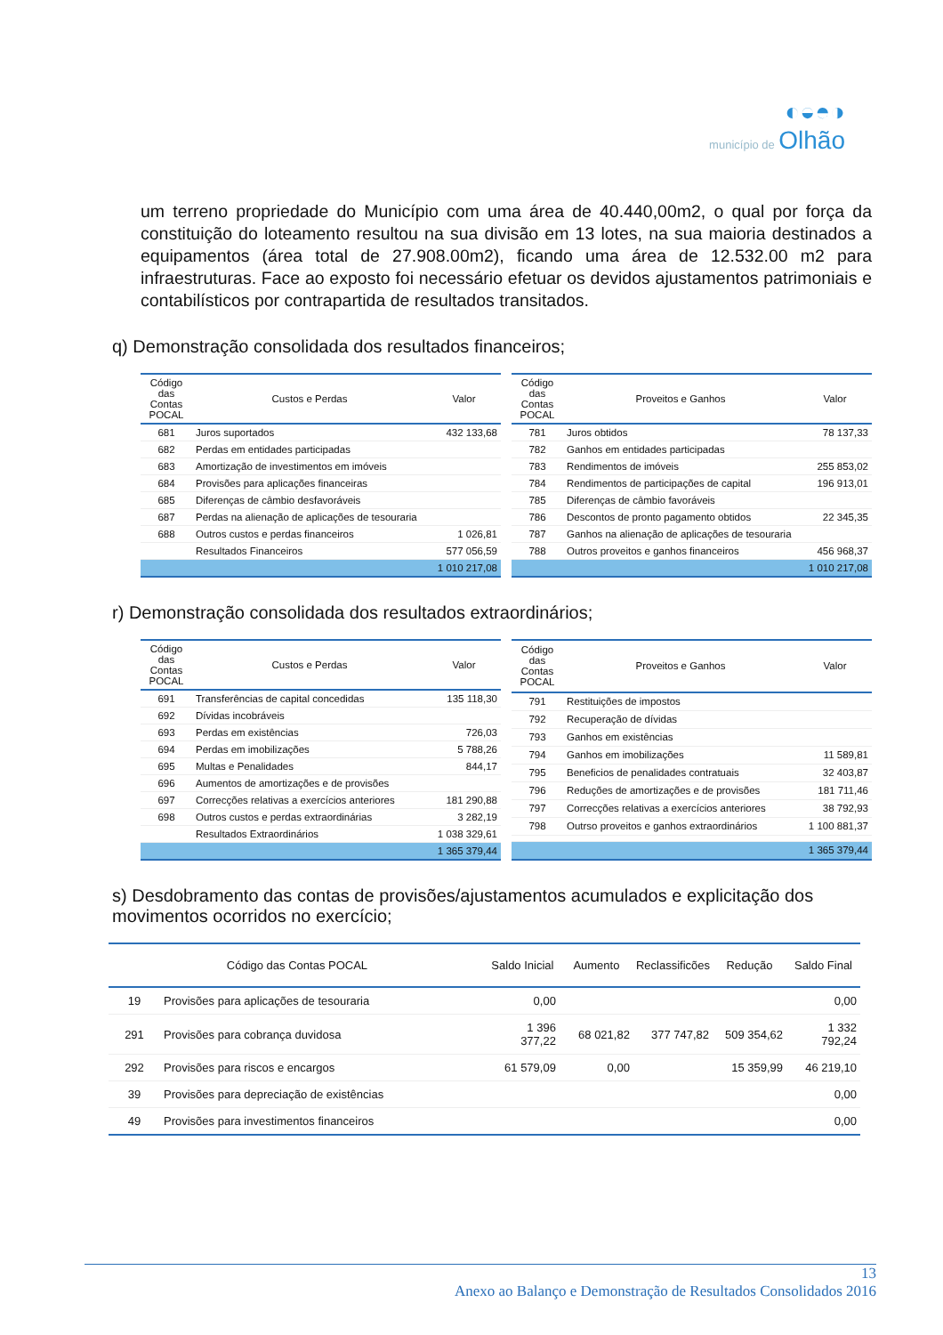◐◒◓◑
município de Olhão
um terreno propriedade do Município com uma área de 40.440,00m2, o qual por força da constituição do loteamento resultou na sua divisão em 13 lotes, na sua maioria destinados a equipamentos (área total de 27.908.00m2), ficando uma área de 12.532.00 m2 para infraestruturas. Face ao exposto foi necessário efetuar os devidos ajustamentos patrimoniais e contabilísticos por contrapartida de resultados transitados.
q) Demonstração consolidada dos resultados financeiros;
| Código das Contas POCAL | Custos e Perdas | Valor |
| --- | --- | --- |
| 681 | Juros suportados | 432 133,68 |
| 682 | Perdas em entidades participadas | |
| 683 | Amortização de investimentos em imóveis | |
| 684 | Provisões para aplicações financeiras | |
| 685 | Diferenças de câmbio desfavoráveis | |
| 687 | Perdas na alienação de aplicações de tesouraria | |
| 688 | Outros custos e perdas financeiros | 1 026,81 |
| | Resultados Financeiros | 577 056,59 |
| | | 1 010 217,08 |
| Código das Contas POCAL | Proveitos e Ganhos | Valor |
| --- | --- | --- |
| 781 | Juros obtidos | 78 137,33 |
| 782 | Ganhos em entidades participadas | |
| 783 | Rendimentos de imóveis | 255 853,02 |
| 784 | Rendimentos de participações de capital | 196 913,01 |
| 785 | Diferenças de câmbio favoráveis | |
| 786 | Descontos de pronto pagamento obtidos | 22 345,35 |
| 787 | Ganhos na alienação de aplicações de tesouraria | |
| 788 | Outros proveitos e ganhos financeiros | 456 968,37 |
| | | 1 010 217,08 |
r) Demonstração consolidada dos resultados extraordinários;
| Código das Contas POCAL | Custos e Perdas | Valor |
| --- | --- | --- |
| 691 | Transferências de capital concedidas | 135 118,30 |
| 692 | Dívidas incobráveis | |
| 693 | Perdas em existências | 726,03 |
| 694 | Perdas em imobilizações | 5 788,26 |
| 695 | Multas e Penalidades | 844,17 |
| 696 | Aumentos de amortizações e de provisões | |
| 697 | Correcções relativas a exercícios anteriores | 181 290,88 |
| 698 | Outros custos e perdas extraordinárias | 3 282,19 |
| | Resultados Extraordinários | 1 038 329,61 |
| | | 1 365 379,44 |
| Código das Contas POCAL | Proveitos e Ganhos | Valor |
| --- | --- | --- |
| 791 | Restituições de impostos | |
| 792 | Recuperação de dívidas | |
| 793 | Ganhos em existências | |
| 794 | Ganhos em imobilizações | 11 589,81 |
| 795 | Beneficios de penalidades contratuais | 32 403,87 |
| 796 | Reduções de amortizações e de provisões | 181 711,46 |
| 797 | Correcções relativas a exercícios anteriores | 38 792,93 |
| 798 | Outrso proveitos e ganhos extraordinários | 1 100 881,37 |
| | | 1 365 379,44 |
s) Desdobramento das contas de provisões/ajustamentos acumulados e explicitação dos movimentos ocorridos no exercício;
| Código das Contas POCAL | | Saldo Inicial | Aumento | Reclassificões | Redução | Saldo Final |
| --- | --- | --- | --- | --- | --- | --- |
| 19 | Provisões para aplicações de tesouraria | 0,00 | | | | 0,00 |
| 291 | Provisões para cobrança duvidosa | 1 396 377,22 | 68 021,82 | 377 747,82 | 509 354,62 | 1 332 792,24 |
| 292 | Provisões para riscos e encargos | 61 579,09 | 0,00 | | 15 359,99 | 46 219,10 |
| 39 | Provisões para depreciação de existências | | | | | 0,00 |
| 49 | Provisões para investimentos financeiros | | | | | 0,00 |
13
Anexo ao Balanço e Demonstração de Resultados Consolidados 2016